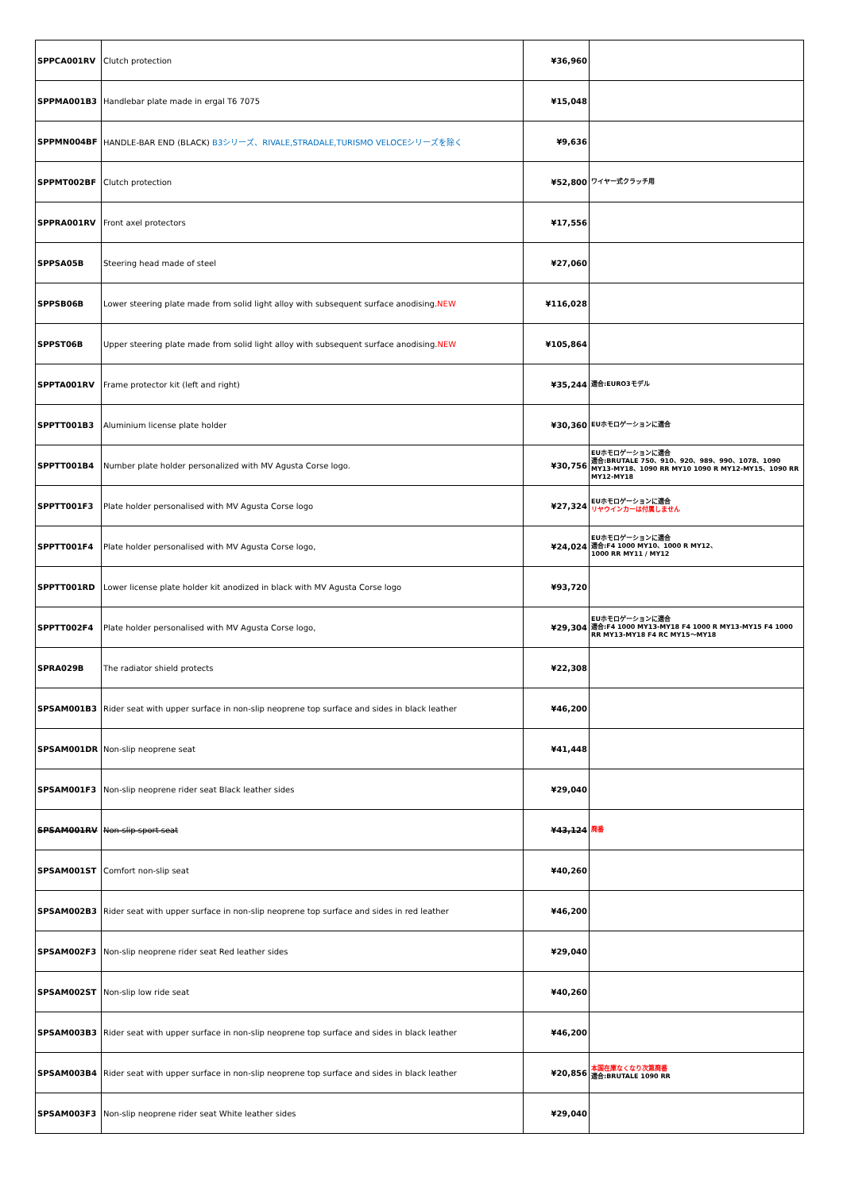| SPPCA001RV | Clutch protection | ¥36,960 | |
| SPPMA001B3 | Handlebar plate made in ergal T6 7075 | ¥15,048 | |
| SPPMN004BF | HANDLE-BAR END (BLACK) B3シリーズ、RIVALE,STRADALE,TURISMO VELOCEシリーズを除く | ¥9,636 | |
| SPPMT002BF | Clutch protection | ¥52,800 | ワイヤー式クラッチ用 |
| SPPRA001RV | Front axel protectors | ¥17,556 | |
| SPPSA05B | Steering head made of steel | ¥27,060 | |
| SPPSB06B | Lower steering plate made from solid light alloy with subsequent surface anodising. NEW | ¥116,028 | |
| SPPST06B | Upper steering plate made from solid light alloy with subsequent surface anodising. NEW | ¥105,864 | |
| SPPTA001RV | Frame protector kit (left and right) | ¥35,244 | 適合:EURO3モデル |
| SPPTT001B3 | Aluminium license plate holder | ¥30,360 | EUホモロゲーションに適合 |
| SPPTT001B4 | Number plate holder personalized with MV Agusta Corse logo. | ¥30,756 | EUホモロゲーションに適合 適合:BRUTALE 750、910、920、989、990、1078、1090 MY13-MY18、1090 RR MY10 1090 R MY12-MY15、1090 RR MY12-MY18 |
| SPPTT001F3 | Plate holder personalised with MV Agusta Corse logo | ¥27,324 | EUホモロゲーションに適合 リヤウインカーは付属しません |
| SPPTT001F4 | Plate holder personalised with MV Agusta Corse logo, | ¥24,024 | EUホモロゲーションに適合 適合:F4 1000 MY10、1000 R MY12、 1000 RR MY11 / MY12 |
| SPPTT001RD | Lower license plate holder kit anodized in black with MV Agusta Corse logo | ¥93,720 | |
| SPPTT002F4 | Plate holder personalised with MV Agusta Corse logo, | ¥29,304 | EUホモロゲーションに適合 適合:F4 1000 MY13-MY18 F4 1000 R MY13-MY15 F4 1000 RR MY13-MY18 F4 RC MY15〜MY18 |
| SPRA029B | The radiator shield protects | ¥22,308 | |
| SPSAM001B3 | Rider seat with upper surface in non-slip neoprene top surface and sides in black leather | ¥46,200 | |
| SPSAM001DR | Non-slip neoprene seat | ¥41,448 | |
| SPSAM001F3 | Non-slip neoprene rider seat Black leather sides | ¥29,040 | |
| SPSAM001RV | Non-slip sport seat | ¥43,124 | 廃番 |
| SPSAM001ST | Comfort non-slip seat | ¥40,260 | |
| SPSAM002B3 | Rider seat with upper surface in non-slip neoprene top surface and sides in red leather | ¥46,200 | |
| SPSAM002F3 | Non-slip neoprene rider seat Red leather sides | ¥29,040 | |
| SPSAM002ST | Non-slip low ride seat | ¥40,260 | |
| SPSAM003B3 | Rider seat with upper surface in non-slip neoprene top surface and sides in black leather | ¥46,200 | |
| SPSAM003B4 | Rider seat with upper surface in non-slip neoprene top surface and sides in black leather | ¥20,856 | 本国在庫なくなり次第廃番 適合:BRUTALE 1090 RR |
| SPSAM003F3 | Non-slip neoprene rider seat White leather sides | ¥29,040 | |